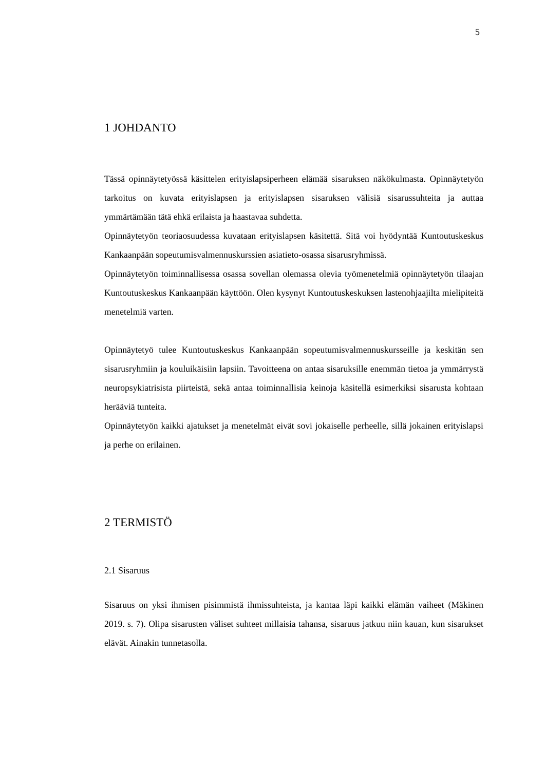5
1 JOHDANTO
Tässä opinnäytetyössä käsittelen erityislapsiperheen elämää sisaruksen näkökulmasta. Opinnäytetyön tarkoitus on kuvata erityislapsen ja erityislapsen sisaruksen välisiä sisarussuhteita ja auttaa ymmärtämään tätä ehkä erilaista ja haastavaa suhdetta.
Opinnäytetyön teoriaosuudessa kuvataan erityislapsen käsitettä. Sitä voi hyödyntää Kuntoutuskeskus Kankaanpään sopeutumisvalmennuskurssien asiatieto-osassa sisarusryhmissä.
Opinnäytetyön toiminnallisessa osassa sovellan olemassa olevia työmenetelmiä opinnäytetyön tilaajan Kuntoutuskeskus Kankaanpään käyttöön. Olen kysynyt Kuntoutuskeskuksen lastenohjaajilta mielipiteitä menetelmiä varten.
Opinnäytetyö tulee Kuntoutuskeskus Kankaanpään sopeutumisvalmennuskursseille ja keskitän sen sisarusryhmiin ja kouluikäisiin lapsiin. Tavoitteena on antaa sisaruksille enemmän tietoa ja ymmärrystä neuropsykiatrisista piirteistä, sekä antaa toiminnallisia keinoja käsitellä esimerkiksi sisarusta kohtaan herääviä tunteita.
Opinnäytetyön kaikki ajatukset ja menetelmät eivät sovi jokaiselle perheelle, sillä jokainen erityislapsi ja perhe on erilainen.
2 TERMISTÖ
2.1 Sisaruus
Sisaruus on yksi ihmisen pisimmistä ihmissuhteista, ja kantaa läpi kaikki elämän vaiheet (Mäkinen 2019. s. 7). Olipa sisarusten väliset suhteet millaisia tahansa, sisaruus jatkuu niin kauan, kun sisarukset elävät. Ainakin tunnetasolla.